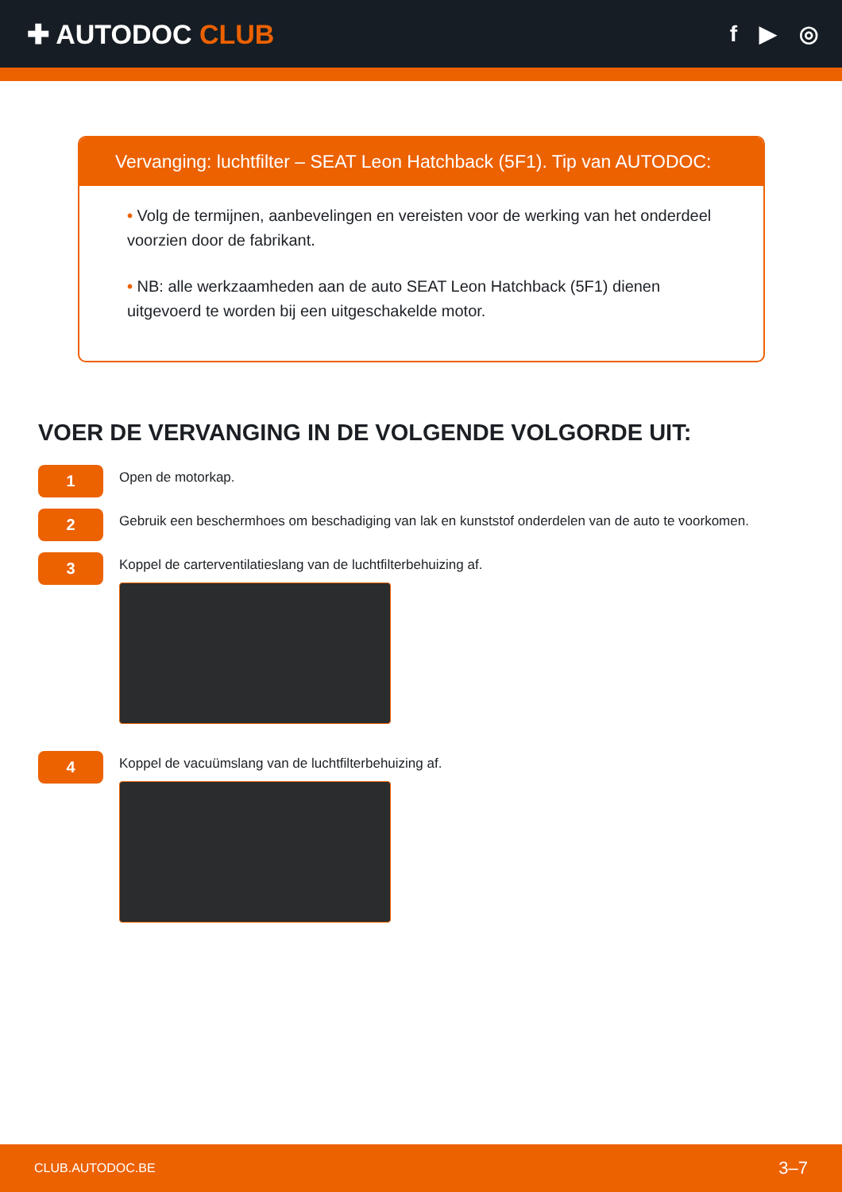✚ AUTODOC CLUB
f ▶ ◎
Vervanging: luchtfilter – SEAT Leon Hatchback (5F1). Tip van AUTODOC:
• Volg de termijnen, aanbevelingen en vereisten voor de werking van het onderdeel voorzien door de fabrikant.
• NB: alle werkzaamheden aan de auto SEAT Leon Hatchback (5F1) dienen uitgevoerd te worden bij een uitgeschakelde motor.
VOER DE VERVANGING IN DE VOLGENDE VOLGORDE UIT:
1
Open de motorkap.
2
Gebruik een beschermhoes om beschadiging van lak en kunststof onderdelen van de auto te voorkomen.
3
Koppel de carterventilatieslang van de luchtfilterbehuizing af.
4
Koppel de vacuümslang van de luchtfilterbehuizing af.
CLUB.AUTODOC.BE 3–7